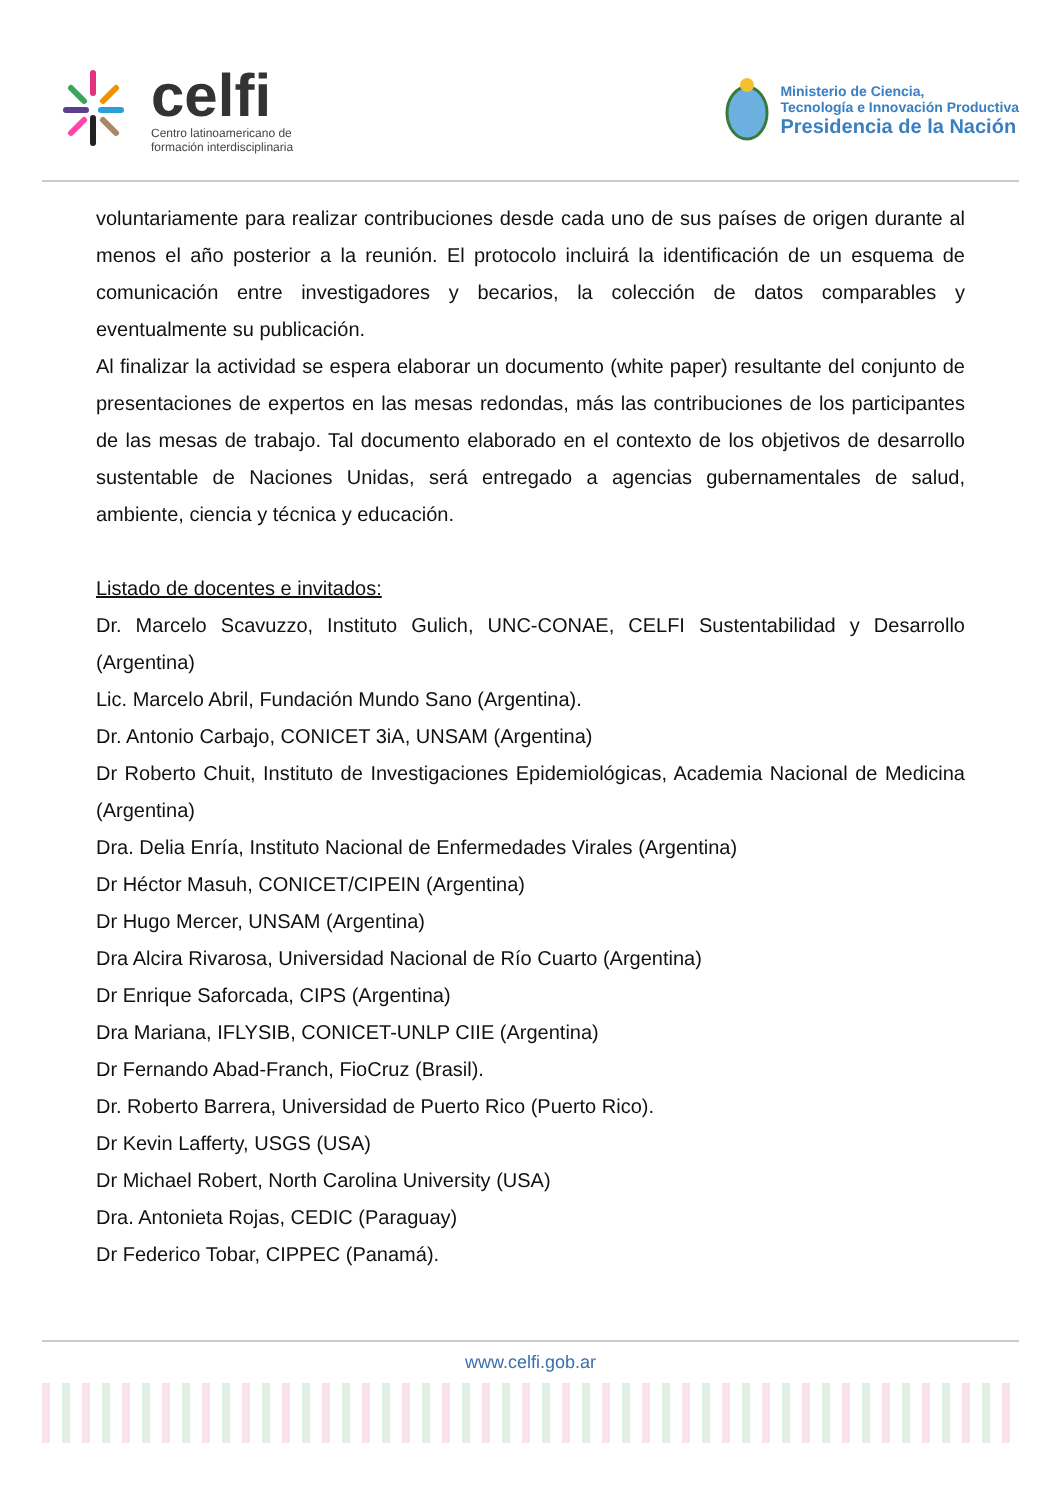celfi
Centro latinoamericano de
formación interdisciplinaria
Ministerio de Ciencia,
Tecnología e Innovación Productiva
Presidencia de la Nación
voluntariamente para realizar contribuciones desde cada uno de sus países de origen durante al menos el año posterior a la reunión. El protocolo incluirá la identificación de un esquema de comunicación entre investigadores y becarios, la colección de datos comparables y eventualmente su publicación.
Al finalizar la actividad se espera elaborar un documento (white paper) resultante del conjunto de presentaciones de expertos en las mesas redondas, más las contribuciones de los participantes de las mesas de trabajo. Tal documento elaborado en el contexto de los objetivos de desarrollo sustentable de Naciones Unidas, será entregado a agencias gubernamentales de salud, ambiente, ciencia y técnica y educación.
Listado de docentes e invitados:
Dr. Marcelo Scavuzzo, Instituto Gulich, UNC-CONAE, CELFI Sustentabilidad y Desarrollo (Argentina)
Lic. Marcelo Abril, Fundación Mundo Sano (Argentina).
Dr. Antonio Carbajo, CONICET 3iA, UNSAM (Argentina)
Dr Roberto Chuit, Instituto de Investigaciones Epidemiológicas, Academia Nacional de Medicina (Argentina)
Dra. Delia Enría, Instituto Nacional de Enfermedades Virales (Argentina)
Dr Héctor Masuh, CONICET/CIPEIN (Argentina)
Dr Hugo Mercer, UNSAM (Argentina)
Dra Alcira Rivarosa, Universidad Nacional de Río Cuarto (Argentina)
Dr Enrique Saforcada, CIPS (Argentina)
Dra Mariana, IFLYSIB, CONICET-UNLP CIIE (Argentina)
Dr Fernando Abad-Franch, FioCruz (Brasil).
Dr. Roberto Barrera, Universidad de Puerto Rico (Puerto Rico).
Dr Kevin Lafferty, USGS (USA)
Dr Michael Robert, North Carolina University (USA)
Dra. Antonieta Rojas, CEDIC (Paraguay)
Dr Federico Tobar, CIPPEC (Panamá).
www.celfi.gob.ar